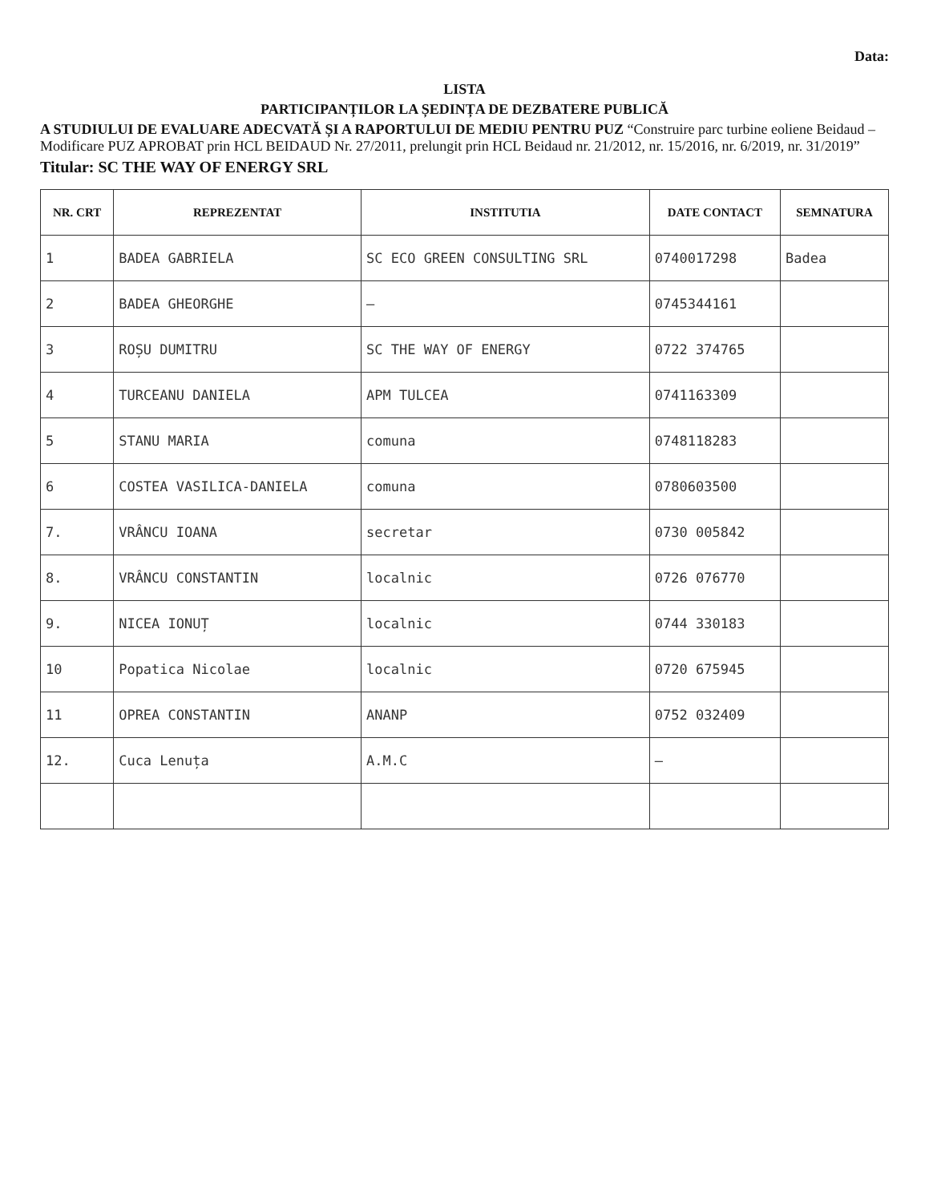Data:
LISTA
PARTICIPANȚILOR LA ȘEDINȚA DE DEZBATERE PUBLICĂ
A STUDIULUI DE EVALUARE ADECVATĂ ȘI A RAPORTULUI DE MEDIU PENTRU PUZ “Construire parc turbine eoliene Beidaud –Modificare PUZ APROBAT prin HCL BEIDAUD Nr. 27/2011, prelungit prin HCL Beidaud nr. 21/2012, nr. 15/2016, nr. 6/2019, nr. 31/2019”
Titular: SC THE WAY OF ENERGY SRL
| NR. CRT | REPREZENTAT | INSTITUTIA | DATE CONTACT | SEMNATURA |
| --- | --- | --- | --- | --- |
| 1 | BADEA GABRIELA | SC ECO GREEN CONSULTING SRL | 0740017298 | Badea |
| 2 | BADEA GHEORGHE | — | 0745344161 | |
| 3 | ROȘU DUMITRU | SC THE WAY OF ENERGY | 0722 374765 | |
| 4 | TURCEANU DANIELA | APM TULCEA | 0741163309 | |
| 5 | STANU MARIA | comuna | 0748118283 | |
| 6 | COSTEA VASILICA-DANIELA | comuna | 0780603500 | |
| 7. | VRÂNCU IOANA | secretar | 0730 005842 | |
| 8. | VRÂNCU CONSTANTIN | localnic | 0726 076770 | |
| 9. | NICEA IONUȚ | localnic | 0744 330183 | |
| 10 | Popatica Nicolae | localnic | 0720 675945 | |
| 11 | OPREA CONSTANTIN | ANANP | 0752 032409 | |
| 12. | Cuca Lenuța | A.M.C | — | |